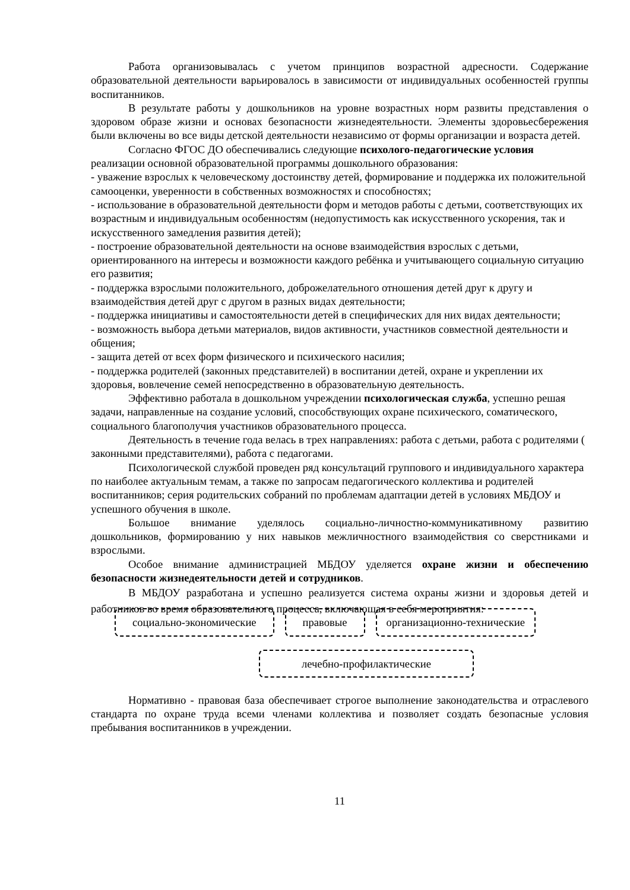Работа организовывалась с учетом принципов возрастной адресности. Содержание образовательной деятельности варьировалось в зависимости от индивидуальных особенностей группы воспитанников.
В результате работы у дошкольников на уровне возрастных норм развиты представления о здоровом образе жизни и основах безопасности жизнедеятельности. Элементы здоровьесбережения были включены во все виды детской деятельности независимо от формы организации и возраста детей.
Согласно ФГОС ДО обеспечивались следующие психолого-педагогические условия реализации основной образовательной программы дошкольного образования:
- уважение взрослых к человеческому достоинству детей, формирование и поддержка их положительной самооценки, уверенности в собственных возможностях и способностях;
- использование в образовательной деятельности форм и методов работы с детьми, соответствующих их возрастным и индивидуальным особенностям (недопустимость как искусственного ускорения, так и искусственного замедления развития детей);
- построение образовательной деятельности на основе взаимодействия взрослых с детьми, ориентированного на интересы и возможности каждого ребёнка и учитывающего социальную ситуацию его развития;
- поддержка взрослыми положительного, доброжелательного отношения детей друг к другу и взаимодействия детей друг с другом в разных видах деятельности;
- поддержка инициативы и самостоятельности детей в специфических для них видах деятельности;
- возможность выбора детьми материалов, видов активности, участников совместной деятельности и общения;
- защита детей от всех форм физического и психического насилия;
- поддержка родителей (законных представителей) в воспитании детей, охране и укреплении их здоровья, вовлечение семей непосредственно в образовательную деятельность.
Эффективно работала в дошкольном учреждении психологическая служба, успешно решая задачи, направленные на создание условий, способствующих охране психического, соматического, социального благополучия участников образовательного процесса.
Деятельность в течение года велась в трех направлениях: работа с детьми, работа с родителями ( законными представителями), работа с педагогами.
Психологической службой проведен ряд консультаций группового и индивидуального характера по наиболее актуальным темам, а также по запросам педагогического коллектива и родителей воспитанников; серия родительских собраний по проблемам адаптации детей в условиях МБДОУ и успешного обучения в школе.
Большое внимание уделялось социально-личностно-коммуникативному развитию дошкольников, формированию у них навыков межличностного взаимодействия со сверстниками и взрослыми.
Особое внимание администрацией МБДОУ уделяется охране жизни и обеспечению безопасности жизнедеятельности детей и сотрудников.
В МБДОУ разработана и успешно реализуется система охраны жизни и здоровья детей и работников во время образовательного процесса, включающая в себя мероприятия:
социально-экономические правовые организационно-технические
лечебно-профилактические
Нормативно - правовая база обеспечивает строгое выполнение законодательства и отраслевого стандарта по охране труда всеми членами коллектива и позволяет создать безопасные условия пребывания воспитанников в учреждении.
11